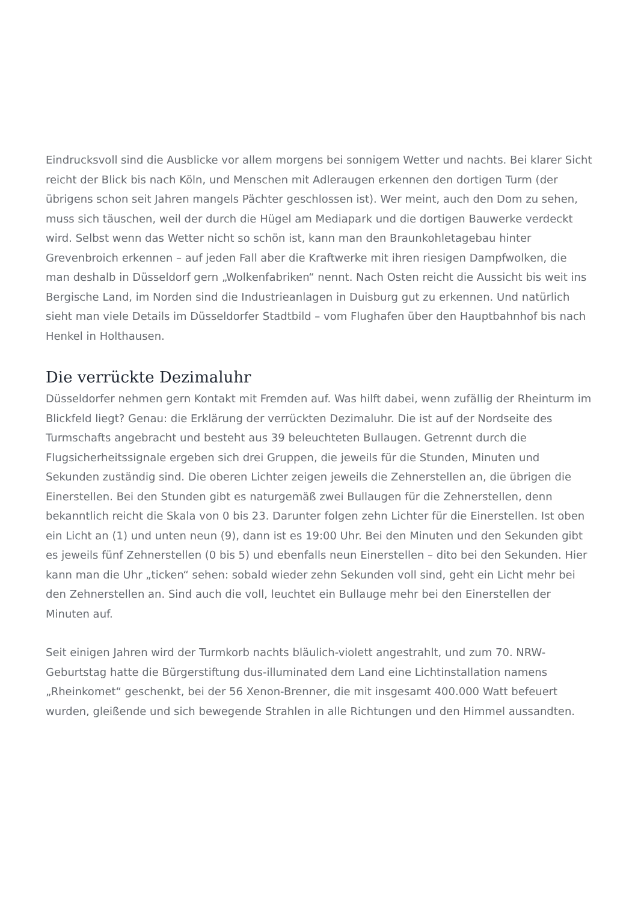Eindrucksvoll sind die Ausblicke vor allem morgens bei sonnigem Wetter und nachts. Bei klarer Sicht reicht der Blick bis nach Köln, und Menschen mit Adleraugen erkennen den dortigen Turm (der übrigens schon seit Jahren mangels Pächter geschlossen ist). Wer meint, auch den Dom zu sehen, muss sich täuschen, weil der durch die Hügel am Mediapark und die dortigen Bauwerke verdeckt wird. Selbst wenn das Wetter nicht so schön ist, kann man den Braunkohletagebau hinter Grevenbroich erkennen – auf jeden Fall aber die Kraftwerke mit ihren riesigen Dampfwolken, die man deshalb in Düsseldorf gern „Wolkenfabriken“ nennt. Nach Osten reicht die Aussicht bis weit ins Bergische Land, im Norden sind die Industrieanlagen in Duisburg gut zu erkennen. Und natürlich sieht man viele Details im Düsseldorfer Stadtbild – vom Flughafen über den Hauptbahnhof bis nach Henkel in Holthausen.
Die verrückte Dezimaluhr
Düsseldorfer nehmen gern Kontakt mit Fremden auf. Was hilft dabei, wenn zufällig der Rheinturm im Blickfeld liegt? Genau: die Erklärung der verrückten Dezimaluhr. Die ist auf der Nordseite des Turmschafts angebracht und besteht aus 39 beleuchteten Bullaugen. Getrennt durch die Flugsicherheitssignale ergeben sich drei Gruppen, die jeweils für die Stunden, Minuten und Sekunden zuständig sind. Die oberen Lichter zeigen jeweils die Zehnerstellen an, die übrigen die Einerstellen. Bei den Stunden gibt es naturgemäß zwei Bullaugen für die Zehnerstellen, denn bekanntlich reicht die Skala von 0 bis 23. Darunter folgen zehn Lichter für die Einerstellen. Ist oben ein Licht an (1) und unten neun (9), dann ist es 19:00 Uhr. Bei den Minuten und den Sekunden gibt es jeweils fünf Zehnerstellen (0 bis 5) und ebenfalls neun Einerstellen – dito bei den Sekunden. Hier kann man die Uhr „ticken“ sehen: sobald wieder zehn Sekunden voll sind, geht ein Licht mehr bei den Zehnerstellen an. Sind auch die voll, leuchtet ein Bullauge mehr bei den Einerstellen der Minuten auf.
Seit einigen Jahren wird der Turmkorb nachts bläulich-violett angestrahlt, und zum 70. NRW-Geburtstag hatte die Bürgerstiftung dus-illuminated dem Land eine Lichtinstallation namens „Rheinkomet“ geschenkt, bei der 56 Xenon-Brenner, die mit insgesamt 400.000 Watt befeuert wurden, gleißende und sich bewegende Strahlen in alle Richtungen und den Himmel aussandten.